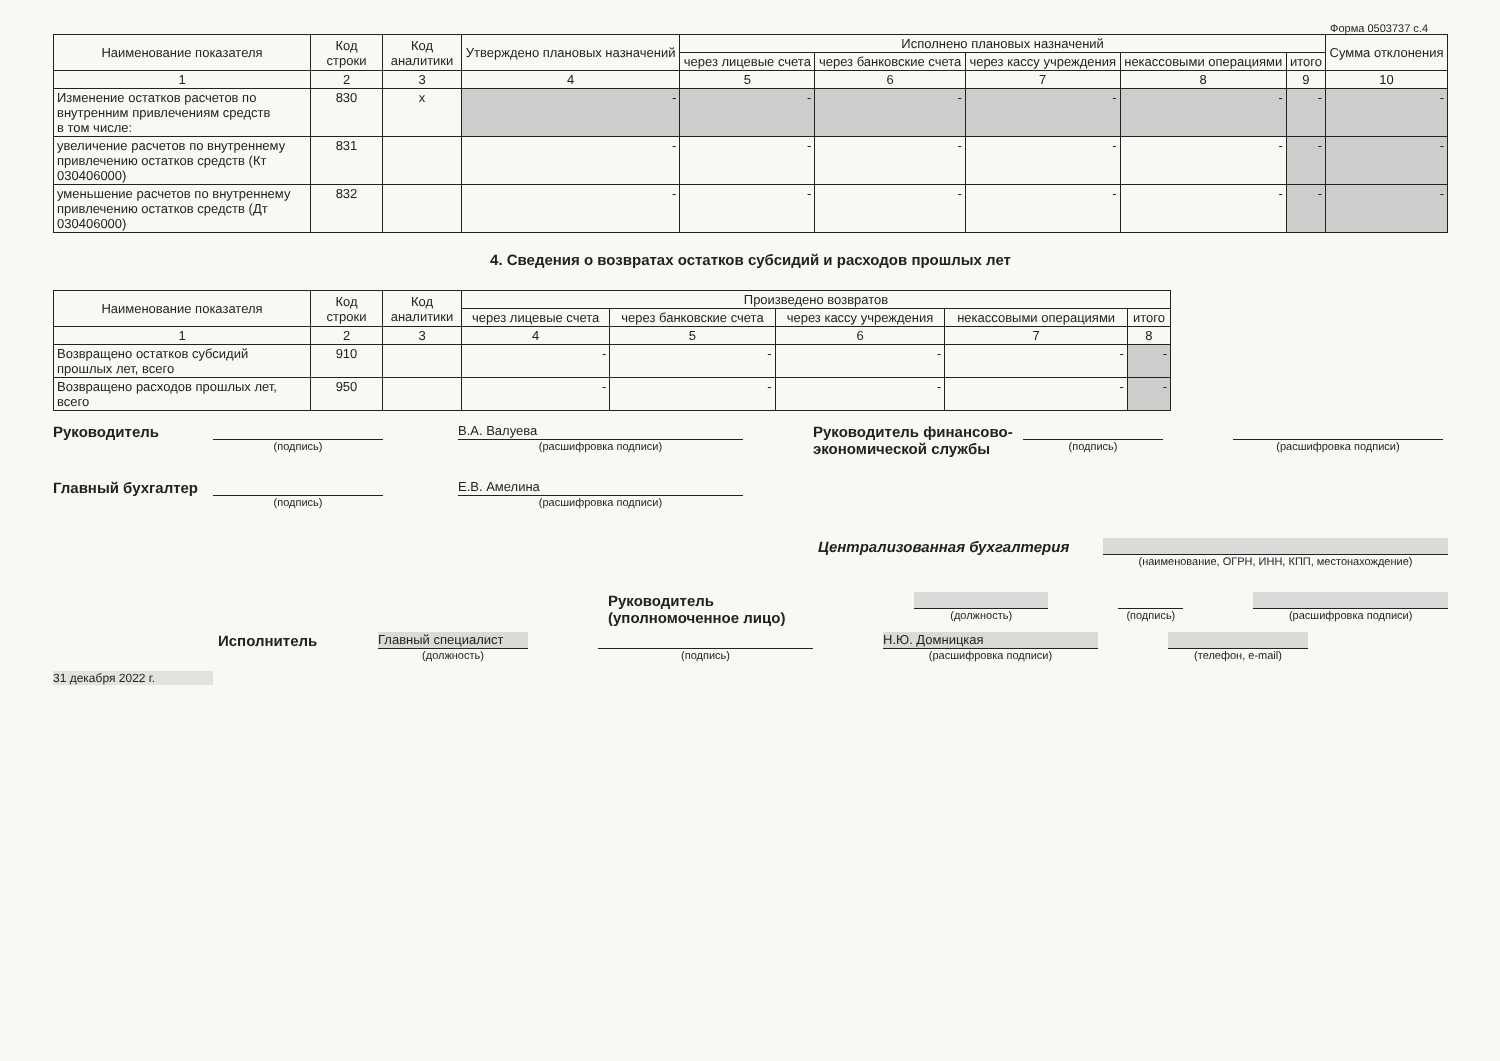Форма 0503737 с.4
| Наименование показателя | Код строки | Код аналитики | Утверждено плановых назначений | Исполнено плановых назначений | | | | | Сумма отклонения |
| --- | --- | --- | --- | --- | --- | --- | --- | --- | --- |
| | | | | через лицевые счета | через банковские счета | через кассу учреждения | некассовыми операциями | итого | |
| 1 | 2 | 3 | 4 | 5 | 6 | 7 | 8 | 9 | 10 |
| Изменение остатков расчетов по внутренним привлечениям средств в том числе: | 830 | x | - | - | - | - | - | - | - |
| увеличение расчетов по внутреннему привлечению остатков средств (Кт 030406000) | 831 | | - | - | - | - | - | - | - |
| уменьшение расчетов по внутреннему привлечению остатков средств (Дт 030406000) | 832 | | - | - | - | - | - | - | - |
4. Сведения о возвратах остатков субсидий и расходов прошлых лет
| Наименование показателя | Код строки | Код аналитики | Произведено возвратов | | | | |
| --- | --- | --- | --- | --- | --- | --- | --- |
| | | | через лицевые счета | через банковские счета | через кассу учреждения | некассовыми операциями | итого |
| 1 | 2 | 3 | 4 | 5 | 6 | 7 | 8 |
| Возвращено остатков субсидий прошлых лет, всего | 910 | | - | - | - | - | - |
| Возвращено расходов прошлых лет, всего | 950 | | - | - | - | - | - |
Руководитель
(подпись)
В.А. Валуева
(расшифровка подписи)
Руководитель финансово-экономической службы
(подпись) (расшифровка подписи)
Главный бухгалтер
(подпись)
Е.В. Амелина
(расшифровка подписи)
Централизованная бухгалтерия
(наименование, ОГРН, ИНН, КПП, местонахождение)
Руководитель
(уполномоченное лицо)
(должность) (подпись)
(расшифровка подписи)
Исполнитель
Главный специалист
(должность)
(подпись)
Н.Ю. Домницкая
(расшифровка подписи)
(телефон, e-mail)
31 декабря 2022 г.